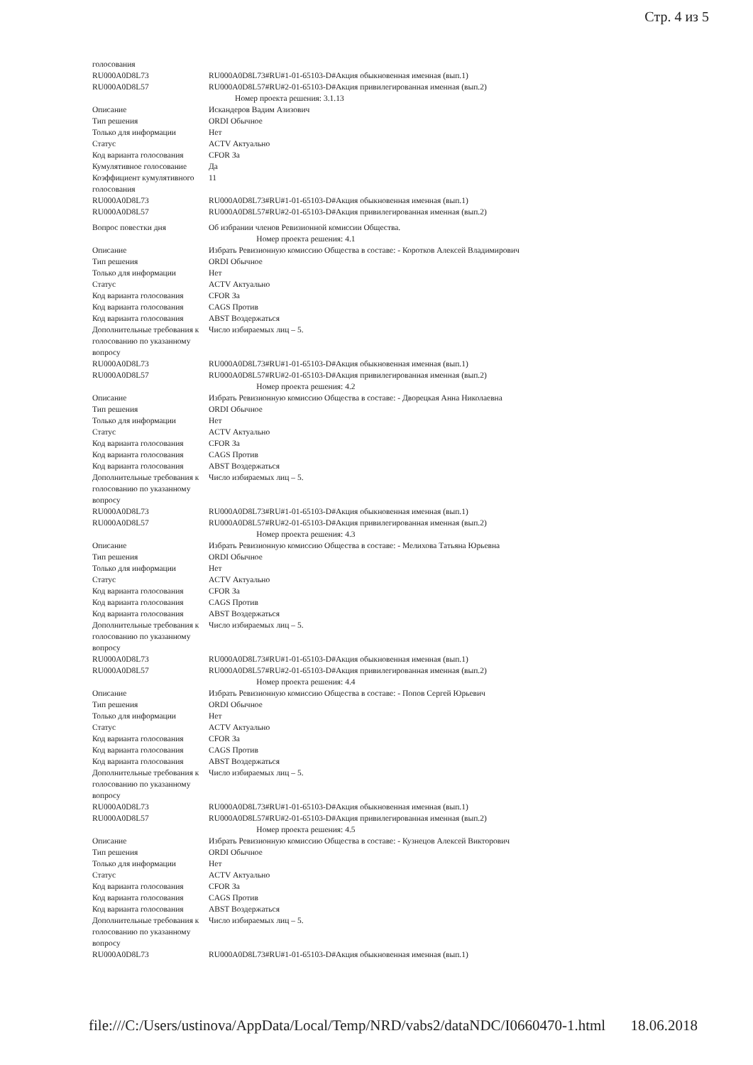Стр. 4 из 5
| голосования | |
| RU000A0D8L73 | RU000A0D8L73#RU#1-01-65103-D#Акция обыкновенная именная (вып.1) |
| RU000A0D8L57 | RU000A0D8L57#RU#2-01-65103-D#Акция привилегированная именная (вып.2) |
| Номер проекта решения: 3.1.13 | |
| Описание | Искандеров Вадим Азизович |
| Тип решения | ORDI Обычное |
| Только для информации | Нет |
| Статус | ACTV Актуально |
| Код варианта голосования | CFOR За |
| Кумулятивное голосование | Да |
| Коэффициент кумулятивного голосования | 11 |
| RU000A0D8L73 | RU000A0D8L73#RU#1-01-65103-D#Акция обыкновенная именная (вып.1) |
| RU000A0D8L57 | RU000A0D8L57#RU#2-01-65103-D#Акция привилегированная именная (вып.2) |
| Вопрос повестки дня | Об избрании членов Ревизионной комиссии Общества. |
| Номер проекта решения: 4.1 | |
| Описание | Избрать Ревизионную комиссию Общества в составе: - Коротков Алексей Владимирович |
| Тип решения | ORDI Обычное |
| Только для информации | Нет |
| Статус | ACTV Актуально |
| Код варианта голосования | CFOR За |
| Код варианта голосования | CAGS Против |
| Код варианта голосования | ABST Воздержаться |
| Дополнительные требования к голосованию по указанному вопросу | Число избираемых лиц – 5. |
| RU000A0D8L73 | RU000A0D8L73#RU#1-01-65103-D#Акция обыкновенная именная (вып.1) |
| RU000A0D8L57 | RU000A0D8L57#RU#2-01-65103-D#Акция привилегированная именная (вып.2) |
| Номер проекта решения: 4.2 | |
| Описание | Избрать Ревизионную комиссию Общества в составе: - Дворецкая Анна Николаевна |
| Тип решения | ORDI Обычное |
| Только для информации | Нет |
| Статус | ACTV Актуально |
| Код варианта голосования | CFOR За |
| Код варианта голосования | CAGS Против |
| Код варианта голосования | ABST Воздержаться |
| Дополнительные требования к голосованию по указанному вопросу | Число избираемых лиц – 5. |
| RU000A0D8L73 | RU000A0D8L73#RU#1-01-65103-D#Акция обыкновенная именная (вып.1) |
| RU000A0D8L57 | RU000A0D8L57#RU#2-01-65103-D#Акция привилегированная именная (вып.2) |
| Номер проекта решения: 4.3 | |
| Описание | Избрать Ревизионную комиссию Общества в составе: - Мелихова Татьяна Юрьевна |
| Тип решения | ORDI Обычное |
| Только для информации | Нет |
| Статус | ACTV Актуально |
| Код варианта голосования | CFOR За |
| Код варианта голосования | CAGS Против |
| Код варианта голосования | ABST Воздержаться |
| Дополнительные требования к голосованию по указанному вопросу | Число избираемых лиц – 5. |
| RU000A0D8L73 | RU000A0D8L73#RU#1-01-65103-D#Акция обыкновенная именная (вып.1) |
| RU000A0D8L57 | RU000A0D8L57#RU#2-01-65103-D#Акция привилегированная именная (вып.2) |
| Номер проекта решения: 4.4 | |
| Описание | Избрать Ревизионную комиссию Общества в составе: - Попов Сергей Юрьевич |
| Тип решения | ORDI Обычное |
| Только для информации | Нет |
| Статус | ACTV Актуально |
| Код варианта голосования | CFOR За |
| Код варианта голосования | CAGS Против |
| Код варианта голосования | ABST Воздержаться |
| Дополнительные требования к голосованию по указанному вопросу | Число избираемых лиц – 5. |
| RU000A0D8L73 | RU000A0D8L73#RU#1-01-65103-D#Акция обыкновенная именная (вып.1) |
| RU000A0D8L57 | RU000A0D8L57#RU#2-01-65103-D#Акция привилегированная именная (вып.2) |
| Номер проекта решения: 4.5 | |
| Описание | Избрать Ревизионную комиссию Общества в составе: - Кузнецов Алексей Викторович |
| Тип решения | ORDI Обычное |
| Только для информации | Нет |
| Статус | ACTV Актуально |
| Код варианта голосования | CFOR За |
| Код варианта голосования | CAGS Против |
| Код варианта голосования | ABST Воздержаться |
| Дополнительные требования к голосованию по указанному вопросу | Число избираемых лиц – 5. |
| RU000A0D8L73 | RU000A0D8L73#RU#1-01-65103-D#Акция обыкновенная именная (вып.1) |
file:///C:/Users/ustinova/AppData/Local/Temp/NRD/vabs2/dataNDC/I0660470-1.html 18.06.2018